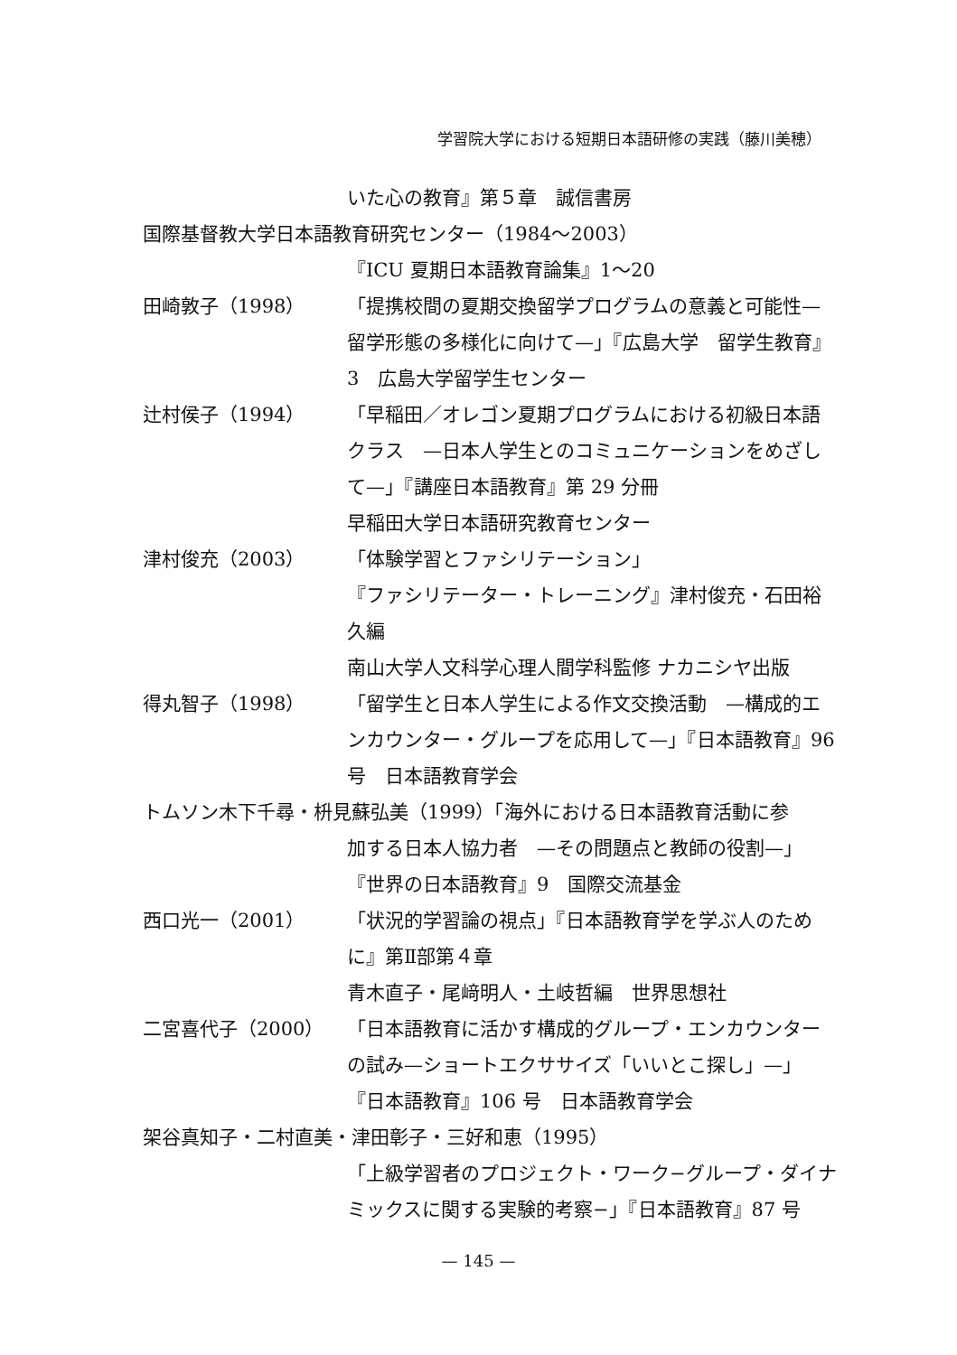学習院大学における短期日本語研修の実践（藤川美穂）
いた心の教育』第５章　誠信書房
国際基督教大学日本語教育研究センター（1984〜2003）
『ICU 夏期日本語教育論集』1〜20
田崎敦子（1998） 「提携校間の夏期交換留学プログラムの意義と可能性—留学形態の多様化に向けて—」『広島大学　留学生教育』3　広島大学留学生センター
辻村侯子（1994） 「早稲田／オレゴン夏期プログラムにおける初級日本語クラス　—日本人学生とのコミュニケーションをめざして—」『講座日本語教育』第 29 分冊
早稲田大学日本語研究教育センター
津村俊充（2003） 「体験学習とファシリテーション」
『ファシリテーター・トレーニング』津村俊充・石田裕久編
南山大学人文科学心理人間学科監修 ナカニシヤ出版
得丸智子（1998） 「留学生と日本人学生による作文交換活動　—構成的エンカウンター・グループを応用して—」『日本語教育』96 号　日本語教育学会
トムソン木下千尋・枡見蘇弘美（1999）「海外における日本語教育活動に参
加する日本人協力者　—その問題点と教師の役割—」
『世界の日本語教育』9　国際交流基金
西口光一（2001） 「状況的学習論の視点」『日本語教育学を学ぶ人のために』第Ⅱ部第４章
青木直子・尾﨑明人・土岐哲編　世界思想社
二宮喜代子（2000） 「日本語教育に活かす構成的グループ・エンカウンターの試み—ショートエクササイズ「いいとこ探し」—」
『日本語教育』106 号　日本語教育学会
架谷真知子・二村直美・津田彰子・三好和恵（1995）
「上級学習者のプロジェクト・ワーク−グループ・ダイナミックスに関する実験的考察−」『日本語教育』87 号
— 145 —